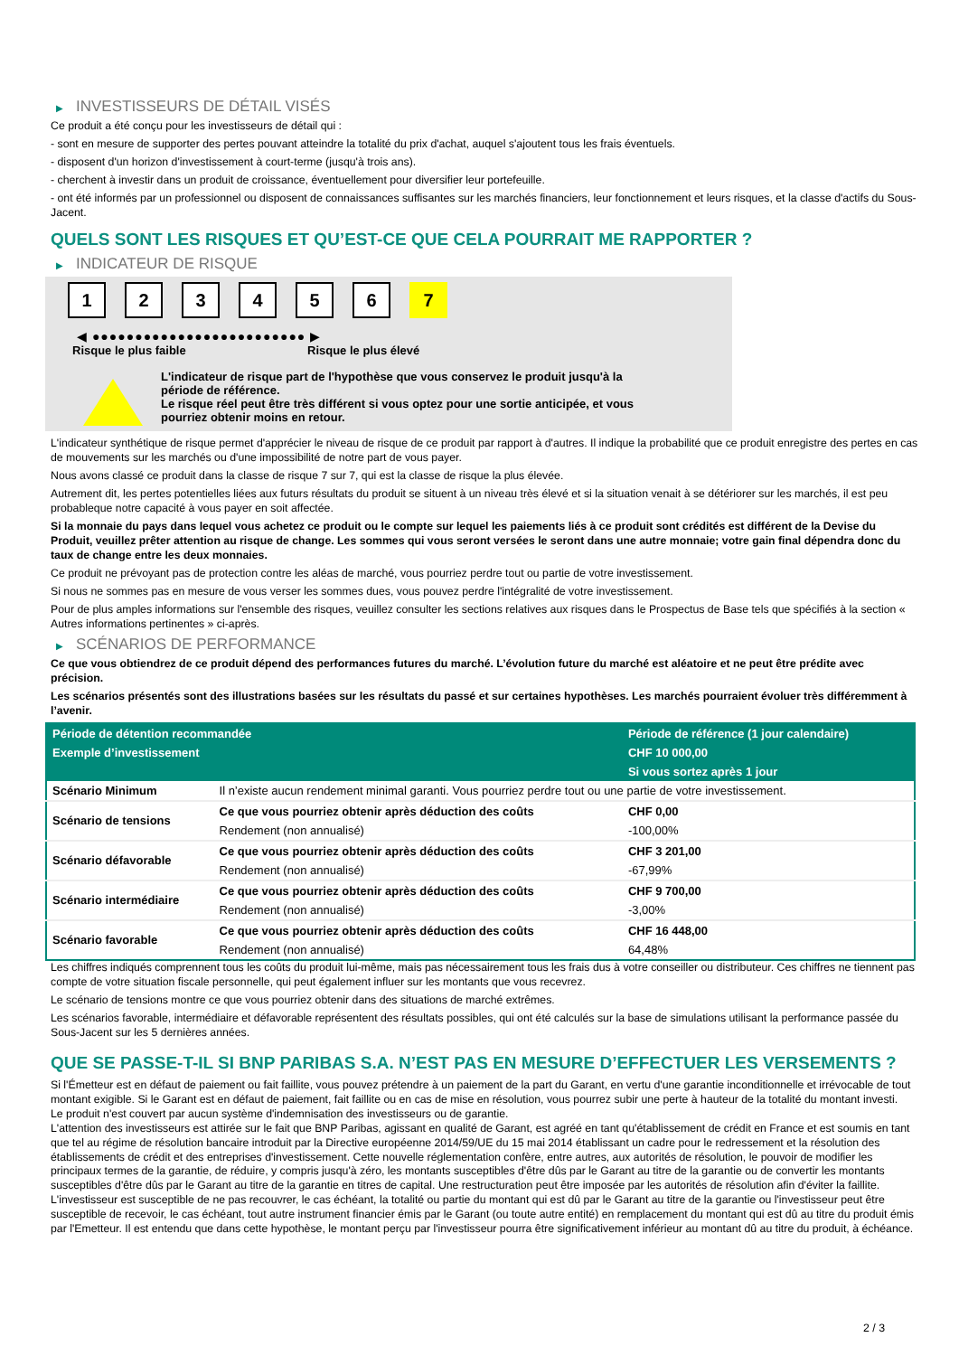▶ INVESTISSEURS DE DÉTAIL VISÉS
Ce produit a été conçu pour les investisseurs de détail qui :
- sont en mesure de supporter des pertes pouvant atteindre la totalité du prix d'achat, auquel s'ajoutent tous les frais éventuels.
- disposent d'un horizon d'investissement à court-terme (jusqu'à trois ans).
- cherchent à investir dans un produit de croissance, éventuellement pour diversifier leur portefeuille.
- ont été informés par un professionnel ou disposent de connaissances suffisantes sur les marchés financiers, leur fonctionnement et leurs risques, et la classe d'actifs du Sous-Jacent.
QUELS SONT LES RISQUES ET QU’EST-CE QUE CELA POURRAIT ME RAPPORTER ?
▶ INDICATEUR DE RISQUE
1 2 3 4 5 6 7
◀ ●●●●●●●●●●●●●●●●●●●●●●●●● ▶
Risque le plus faible Risque le plus élevé
L'indicateur de risque part de l'hypothèse que vous conservez le produit jusqu'à la
période de référence.
Le risque réel peut être très différent si vous optez pour une sortie anticipée, et vous
pourriez obtenir moins en retour.
L'indicateur synthétique de risque permet d'apprécier le niveau de risque de ce produit par rapport à d'autres. Il indique la probabilité que ce produit enregistre des pertes en cas de mouvements sur les marchés ou d'une impossibilité de notre part de vous payer.
Nous avons classé ce produit dans la classe de risque 7 sur 7, qui est la classe de risque la plus élevée.
Autrement dit, les pertes potentielles liées aux futurs résultats du produit se situent à un niveau très élevé et si la situation venait à se détériorer sur les marchés, il est peu probableque notre capacité à vous payer en soit affectée.
Si la monnaie du pays dans lequel vous achetez ce produit ou le compte sur lequel les paiements liés à ce produit sont crédités est différent de la Devise du Produit, veuillez prêter attention au risque de change. Les sommes qui vous seront versées le seront dans une autre monnaie; votre gain final dépendra donc du taux de change entre les deux monnaies.
Ce produit ne prévoyant pas de protection contre les aléas de marché, vous pourriez perdre tout ou partie de votre investissement.
Si nous ne sommes pas en mesure de vous verser les sommes dues, vous pouvez perdre l'intégralité de votre investissement.
Pour de plus amples informations sur l'ensemble des risques, veuillez consulter les sections relatives aux risques dans le Prospectus de Base tels que spécifiés à la section « Autres informations pertinentes » ci-après.
▶ SCÉNARIOS DE PERFORMANCE
Ce que vous obtiendrez de ce produit dépend des performances futures du marché. L’évolution future du marché est aléatoire et ne peut être prédite avec précision.
Les scénarios présentés sont des illustrations basées sur les résultats du passé et sur certaines hypothèses. Les marchés pourraient évoluer très différemment à l’avenir.
| Période de détention recommandée | | Période de référence (1 jour calendaire) |
| --- | --- | --- |
| Exemple d’investissement | | CHF 10 000,00 |
| | | Si vous sortez après 1 jour |
| Scénario Minimum | Il n’existe aucun rendement minimal garanti. Vous pourriez perdre tout ou une partie de votre investissement. | |
| Scénario de tensions | Ce que vous pourriez obtenir après déduction des coûts | CHF 0,00 |
| | Rendement (non annualisé) | -100,00% |
| Scénario défavorable | Ce que vous pourriez obtenir après déduction des coûts | CHF 3 201,00 |
| | Rendement (non annualisé) | -67,99% |
| Scénario intermédiaire | Ce que vous pourriez obtenir après déduction des coûts | CHF 9 700,00 |
| | Rendement (non annualisé) | -3,00% |
| Scénario favorable | Ce que vous pourriez obtenir après déduction des coûts | CHF 16 448,00 |
| | Rendement (non annualisé) | 64,48% |
Les chiffres indiqués comprennent tous les coûts du produit lui-même, mais pas nécessairement tous les frais dus à votre conseiller ou distributeur. Ces chiffres ne tiennent pas compte de votre situation fiscale personnelle, qui peut également influer sur les montants que vous recevrez.
Le scénario de tensions montre ce que vous pourriez obtenir dans des situations de marché extrêmes.
Les scénarios favorable, intermédiaire et défavorable représentent des résultats possibles, qui ont été calculés sur la base de simulations utilisant la performance passée du Sous-Jacent sur les 5 dernières années.
QUE SE PASSE-T-IL SI BNP PARIBAS S.A. N’EST PAS EN MESURE D’EFFECTUER LES VERSEMENTS ?
Si l'Émetteur est en défaut de paiement ou fait faillite, vous pouvez prétendre à un paiement de la part du Garant, en vertu d'une garantie inconditionnelle et irrévocable de tout montant exigible. Si le Garant est en défaut de paiement, fait faillite ou en cas de mise en résolution, vous pourrez subir une perte à hauteur de la totalité du montant investi.
Le produit n'est couvert par aucun système d'indemnisation des investisseurs ou de garantie.
L'attention des investisseurs est attirée sur le fait que BNP Paribas, agissant en qualité de Garant, est agréé en tant qu'établissement de crédit en France et est soumis en tant que tel au régime de résolution bancaire introduit par la Directive européenne 2014/59/UE du 15 mai 2014 établissant un cadre pour le redressement et la résolution des établissements de crédit et des entreprises d'investissement. Cette nouvelle réglementation confère, entre autres, aux autorités de résolution, le pouvoir de modifier les principaux termes de la garantie, de réduire, y compris jusqu'à zéro, les montants susceptibles d'être dûs par le Garant au titre de la garantie ou de convertir les montants susceptibles d'être dûs par le Garant au titre de la garantie en titres de capital. Une restructuration peut être imposée par les autorités de résolution afin d'éviter la faillite. L'investisseur est susceptible de ne pas recouvrer, le cas échéant, la totalité ou partie du montant qui est dû par le Garant au titre de la garantie ou l'investisseur peut être susceptible de recevoir, le cas échéant, tout autre instrument financier émis par le Garant (ou toute autre entité) en remplacement du montant qui est dû au titre du produit émis par l'Emetteur. Il est entendu que dans cette hypothèse, le montant perçu par l'investisseur pourra être significativement inférieur au montant dû au titre du produit, à échéance.
2 / 3